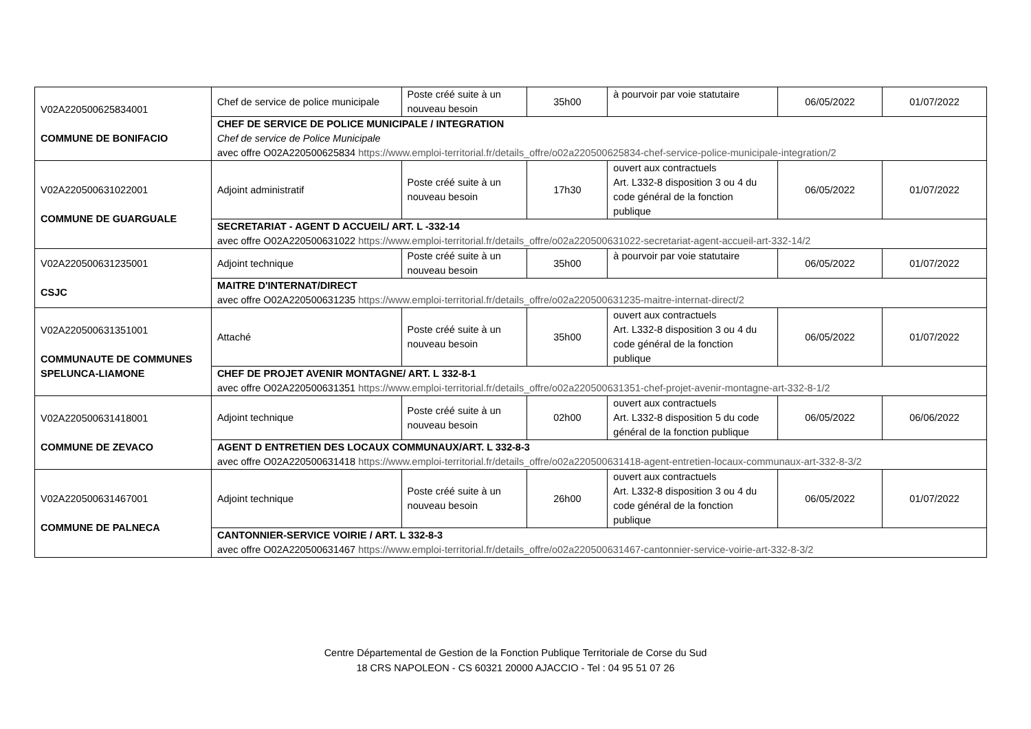| V02A220500625834001 COMMUNE DE BONIFACIO | Chef de service de police municipale | Poste créé suite à un nouveau besoin | 35h00 | à pourvoir par voie statutaire | 06/05/2022 | 01/07/2022 |
| | CHEF DE SERVICE DE POLICE MUNICIPALE / INTEGRATION Chef de service de Police Municipale avec offre O02A220500625834 https://www.emploi-territorial.fr/details_offre/o02a220500625834-chef-service-police-municipale-integration/2 | | | | | |
| V02A220500631022001 COMMUNE DE GUARGUALE | Adjoint administratif | Poste créé suite à un nouveau besoin | 17h30 | ouvert aux contractuels Art. L332-8 disposition 3 ou 4 du code général de la fonction publique | 06/05/2022 | 01/07/2022 |
| | SECRETARIAT - AGENT D ACCUEIL/ ART. L -332-14 avec offre O02A220500631022 https://www.emploi-territorial.fr/details_offre/o02a220500631022-secretariat-agent-accueil-art-332-14/2 | | | | | |
| V02A220500631235001 CSJC | Adjoint technique | Poste créé suite à un nouveau besoin | 35h00 | à pourvoir par voie statutaire | 06/05/2022 | 01/07/2022 |
| | MAITRE D'INTERNAT/DIRECT avec offre O02A220500631235 https://www.emploi-territorial.fr/details_offre/o02a220500631235-maitre-internat-direct/2 | | | | | |
| V02A220500631351001 COMMUNAUTE DE COMMUNES SPELUNCA-LIAMONE | Attaché | Poste créé suite à un nouveau besoin | 35h00 | ouvert aux contractuels Art. L332-8 disposition 3 ou 4 du code général de la fonction publique | 06/05/2022 | 01/07/2022 |
| | CHEF DE PROJET AVENIR MONTAGNE/ ART. L 332-8-1 avec offre O02A220500631351 https://www.emploi-territorial.fr/details_offre/o02a220500631351-chef-projet-avenir-montagne-art-332-8-1/2 | | | | | |
| V02A220500631418001 COMMUNE DE ZEVACO | Adjoint technique | Poste créé suite à un nouveau besoin | 02h00 | ouvert aux contractuels Art. L332-8 disposition 5 du code général de la fonction publique | 06/05/2022 | 06/06/2022 |
| | AGENT D ENTRETIEN DES LOCAUX COMMUNAUX/ART. L 332-8-3 avec offre O02A220500631418 https://www.emploi-territorial.fr/details_offre/o02a220500631418-agent-entretien-locaux-communaux-art-332-8-3/2 | | | | | |
| V02A220500631467001 COMMUNE DE PALNECA | Adjoint technique | Poste créé suite à un nouveau besoin | 26h00 | ouvert aux contractuels Art. L332-8 disposition 3 ou 4 du code général de la fonction publique | 06/05/2022 | 01/07/2022 |
| | CANTONNIER-SERVICE VOIRIE / ART. L 332-8-3 avec offre O02A220500631467 https://www.emploi-territorial.fr/details_offre/o02a220500631467-cantonnier-service-voirie-art-332-8-3/2 | | | | | |
Centre Départemental de Gestion de la Fonction Publique Territoriale de Corse du Sud
18 CRS NAPOLEON - CS 60321 20000 AJACCIO - Tel : 04 95 51 07 26